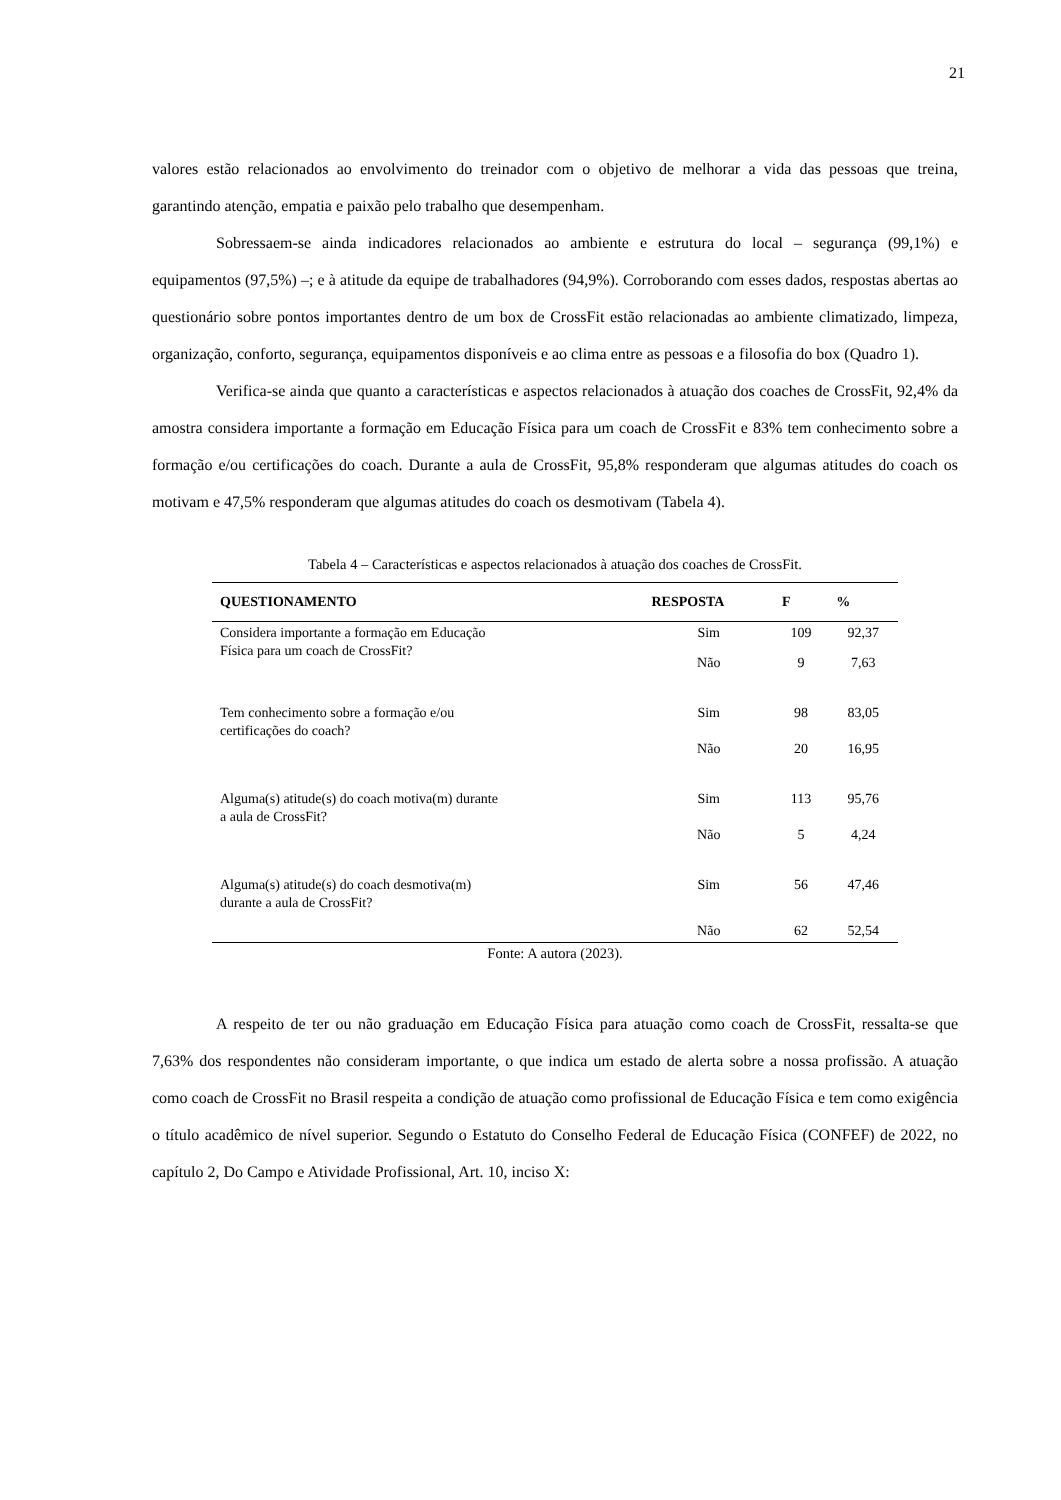21
valores estão relacionados ao envolvimento do treinador com o objetivo de melhorar a vida das pessoas que treina, garantindo atenção, empatia e paixão pelo trabalho que desempenham.
Sobressaem-se ainda indicadores relacionados ao ambiente e estrutura do local – segurança (99,1%) e equipamentos (97,5%) –; e à atitude da equipe de trabalhadores (94,9%). Corroborando com esses dados, respostas abertas ao questionário sobre pontos importantes dentro de um box de CrossFit estão relacionadas ao ambiente climatizado, limpeza, organização, conforto, segurança, equipamentos disponíveis e ao clima entre as pessoas e a filosofia do box (Quadro 1).
Verifica-se ainda que quanto a características e aspectos relacionados à atuação dos coaches de CrossFit, 92,4% da amostra considera importante a formação em Educação Física para um coach de CrossFit e 83% tem conhecimento sobre a formação e/ou certificações do coach. Durante a aula de CrossFit, 95,8% responderam que algumas atitudes do coach os motivam e 47,5% responderam que algumas atitudes do coach os desmotivam (Tabela 4).
Tabela 4 – Características e aspectos relacionados à atuação dos coaches de CrossFit.
| QUESTIONAMENTO | RESPOSTA | F | % |
| --- | --- | --- | --- |
| Considera importante a formação em Educação Física para um coach de CrossFit? | Sim | 109 | 92,37 |
| | Não | 9 | 7,63 |
| Tem conhecimento sobre a formação e/ou certificações do coach? | Sim | 98 | 83,05 |
| | Não | 20 | 16,95 |
| Alguma(s) atitude(s) do coach motiva(m) durante a aula de CrossFit? | Sim | 113 | 95,76 |
| | Não | 5 | 4,24 |
| Alguma(s) atitude(s) do coach desmotiva(m) durante a aula de CrossFit? | Sim | 56 | 47,46 |
| | Não | 62 | 52,54 |
Fonte: A autora (2023).
A respeito de ter ou não graduação em Educação Física para atuação como coach de CrossFit, ressalta-se que 7,63% dos respondentes não consideram importante, o que indica um estado de alerta sobre a nossa profissão. A atuação como coach de CrossFit no Brasil respeita a condição de atuação como profissional de Educação Física e tem como exigência o título acadêmico de nível superior. Segundo o Estatuto do Conselho Federal de Educação Física (CONFEF) de 2022, no capítulo 2, Do Campo e Atividade Profissional, Art. 10, inciso X: